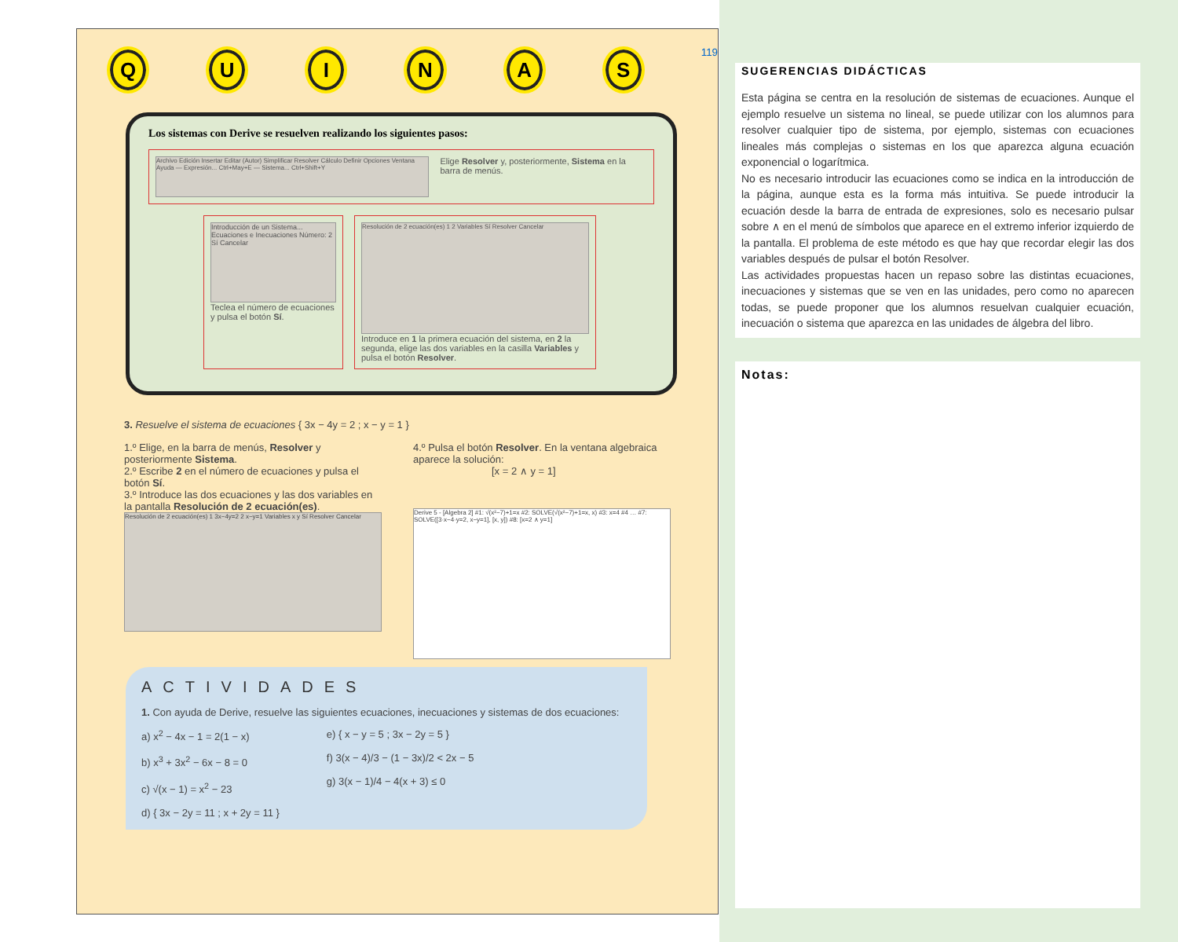QUINAS 119
Los sistemas con Derive se resuelven realizando los siguientes pasos:
Archivo Edición Insertar Editar (Autor) Simplificar Resolver Cálculo Definir Opciones Ventana Ayuda — Expresión... Ctrl+May+E — Sistema... Ctrl+Shift+Y
Elige Resolver y, posteriormente, Sistema en la barra de menús.
Introducción de un Sistema... Ecuaciones e Inecuaciones Número: 2 Sí Cancelar
Teclea el número de ecuaciones y pulsa el botón Sí.
Resolución de 2 ecuación(es) 1 2 Variables Sí Resolver Cancelar
Introduce en 1 la primera ecuación del sistema, en 2 la segunda, elige las dos variables en la casilla Variables y pulsa el botón Resolver.
3. Resuelve el sistema de ecuaciones { 3x − 4y = 2 ; x − y = 1 }
1.º Elige, en la barra de menús, Resolver y posteriormente Sistema.
2.º Escribe 2 en el número de ecuaciones y pulsa el botón Sí.
3.º Introduce las dos ecuaciones y las dos variables en la pantalla Resolución de 2 ecuación(es).
Resolución de 2 ecuación(es) 1 3x−4y=2 2 x−y=1 Variables x y Sí Resolver Cancelar
4.º Pulsa el botón Resolver. En la ventana algebraica aparece la solución:
[x = 2 ∧ y = 1]
Derive 5 - [Algebra 2] #1: √(x²−7)+1=x #2: SOLVE(√(x²−7)+1=x, x) #3: x=4 #4 … #7: SOLVE([3·x−4·y=2, x−y=1], [x, y]) #8: [x=2 ∧ y=1]
ACTIVIDADES
1. Con ayuda de Derive, resuelve las siguientes ecuaciones, inecuaciones y sistemas de dos ecuaciones:
a) x<sup>2</sup> − 4x − 1 = 2(1 − x)
b) x<sup>3</sup> + 3x<sup>2</sup> − 6x − 8 = 0
c) √(x − 1) = x<sup>2</sup> − 23
d) { 3x − 2y = 11 ; x + 2y = 11 }
e) { x − y = 5 ; 3x − 2y = 5 }
f) 3(x − 4)/3 − (1 − 3x)/2 < 2x − 5
g) 3(x − 1)/4 − 4(x + 3) ≤ 0
SUGERENCIAS DIDÁCTICAS
Esta página se centra en la resolución de sistemas de ecuaciones. Aunque el ejemplo resuelve un sistema no lineal, se puede utilizar con los alumnos para resolver cualquier tipo de sistema, por ejemplo, sistemas con ecuaciones lineales más complejas o sistemas en los que aparezca alguna ecuación exponencial o logarítmica.
No es necesario introducir las ecuaciones como se indica en la introducción de la página, aunque esta es la forma más intuitiva. Se puede introducir la ecuación desde la barra de entrada de expresiones, solo es necesario pulsar sobre ∧ en el menú de símbolos que aparece en el extremo inferior izquierdo de la pantalla. El problema de este método es que hay que recordar elegir las dos variables después de pulsar el botón Resolver.
Las actividades propuestas hacen un repaso sobre las distintas ecuaciones, inecuaciones y sistemas que se ven en las unidades, pero como no aparecen todas, se puede proponer que los alumnos resuelvan cualquier ecuación, inecuación o sistema que aparezca en las unidades de álgebra del libro.
Notas: